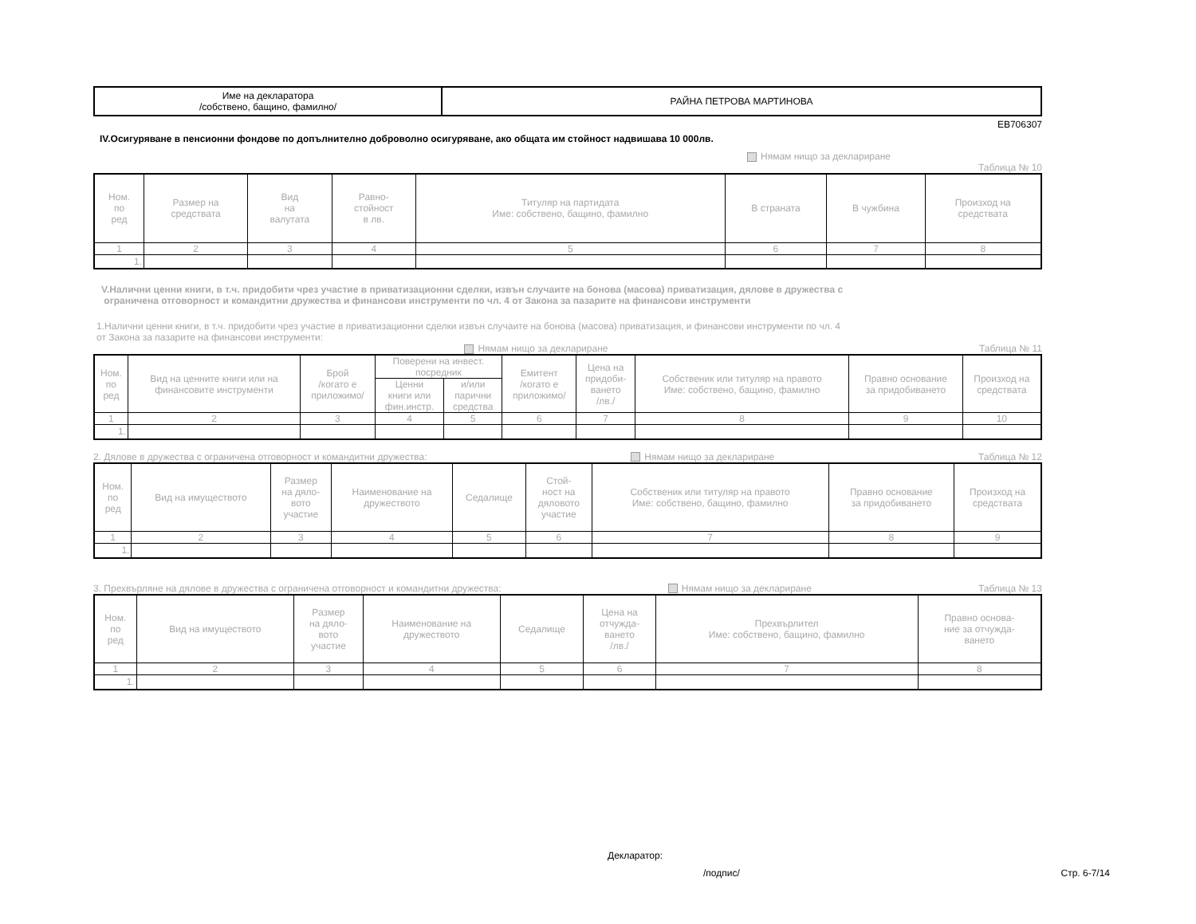| Име на декларатора /собствено, бащино, фамилно/ | РАЙНА ПЕТРОВА МАРТИНОВА |
ЕВ706307
IV.Осигуряване в пенсионни фондове по допълнително доброволно осигуряване, ако общата им стойност надвишава 10 000лв.
Нямам нищо за деклариране
Таблица № 10
| Ном. по ред | Размер на средствата | Вид на валутата | Равно- стойност в лв. | Титуляр на партидата Име: собствено, бащино, фамилно | В страната | В чужбина | Произход на средствата |
| --- | --- | --- | --- | --- | --- | --- | --- |
| 1 | 2 | 3 | 4 | 5 | 6 | 7 | 8 |
| 1. | | | | | | | |
V.Налични ценни книги, в т.ч. придобити чрез участие в приватизационни сделки, извън случаите на бонова (масова) приватизация, дялове в дружества с
ограничена отговорност и командитни дружества и финансови инструменти по чл. 4 от Закона за пазарите на финансови инструменти
1.Налични ценни книги, в т.ч. придобити чрез участие в приватизационни сделки извън случаите на бонова (масова) приватизация, и финансови инструменти по чл. 4
от Закона за пазарите на финансови инструменти:
Нямам нищо за деклариране Таблица № 11
| Ном. по ред | Вид на ценните книги или на финансовите инструменти | Брой /когато е приложимо/ | Поверени на инвест. посредник | | Емитент /когато е приложимо/ | Цена на придоби- ването /лв./ | Собственик или титуляр на правото Име: собствено, бащино, фамилно | Правно основание за придобиването | Произход на средствата |
| --- | --- | --- | --- | --- | --- | --- | --- | --- | --- |
| | | | Ценни книги или фин.инстр. | и/или парични средства | | | | | |
| 1 | 2 | 3 | 4 | 5 | 6 | 7 | 8 | 9 | 10 |
| 1. | | | | | | | | | |
2. Дялове в дружества с ограничена отговорност и командитни дружества: Нямам нищо за деклариране Таблица № 12
| Ном. по ред | Вид на имуществото | Размер на дяло- вото участие | Наименование на дружеството | Седалище | Стой- ност на дяловото участие | Собственик или титуляр на правото Име: собствено, бащино, фамилно | Правно основание за придобиването | Произход на средствата |
| --- | --- | --- | --- | --- | --- | --- | --- | --- |
| 1 | 2 | 3 | 4 | 5 | 6 | 7 | 8 | 9 |
| 1. | | | | | | | | |
3. Прехвърляне на дялове в дружества с ограничена отговорност и командитни дружества: Нямам нищо за деклариране Таблица № 13
| Ном. по ред | Вид на имуществото | Размер на дяло- вото участие | Наименование на дружеството | Седалище | Цена на отчужда- ването /лв./ | Прехвърлител Име: собствено, бащино, фамилно | Правно основа- ние за отчужда- ването |
| --- | --- | --- | --- | --- | --- | --- | --- |
| 1 | 2 | 3 | 4 | 5 | 6 | 7 | 8 |
| 1. | | | | | | | |
Декларатор:
/подпис/ Стр. 6-7/14